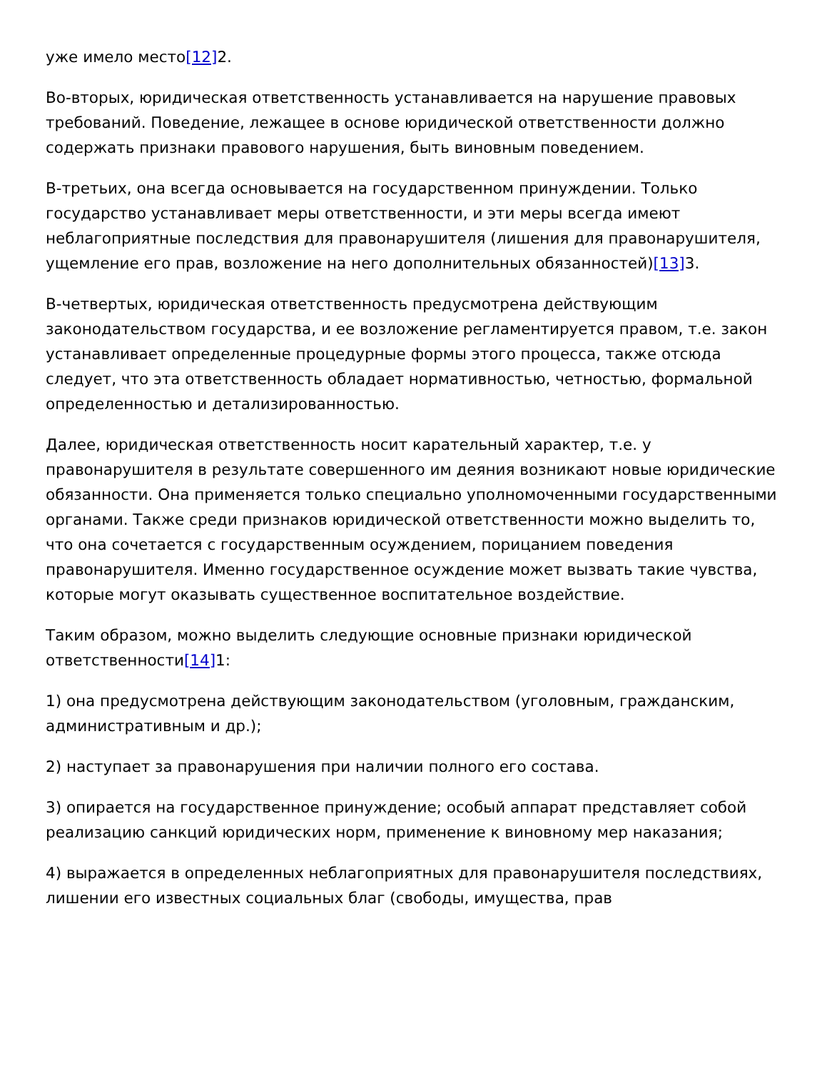уже имело место[12] 2.
Во-вторых, юридическая ответственность устанавливается на нарушение правовых требований. Поведение, лежащее в основе юридической ответственности должно содержать признаки правового нарушения, быть виновным поведением.
В-третьих, она всегда основывается на государственном принуждении. Только государство устанавливает меры ответственности, и эти меры всегда имеют неблагоприятные последствия для правонарушителя (лишения для правонарушителя, ущемление его прав, возложение на него дополнительных обязанностей)[13] 3.
В-четвертых, юридическая ответственность предусмотрена действующим законодательством государства, и ее возложение регламентируется правом, т.е. закон устанавливает определенные процедурные формы этого процесса, также отсюда следует, что эта ответственность обладает нормативностью, четностью, формальной определенностью и детализированностью.
Далее, юридическая ответственность носит карательный характер, т.е. у правонарушителя в результате совершенного им деяния возникают новые юридические обязанности. Она применяется только специально уполномоченными государственными органами. Также среди признаков юридической ответственности можно выделить то, что она сочетается с государственным осуждением, порицанием поведения правонарушителя. Именно государственное осуждение может вызвать такие чувства, которые могут оказывать существенное воспитательное воздействие.
Таким образом, можно выделить следующие основные признаки юридической ответственности[14] 1:
1) она предусмотрена действующим законодательством (уголовным, гражданским, административным и др.);
2) наступает за правонарушения при наличии полного его состава.
3) опирается на государственное принуждение; особый аппарат представляет собой реализацию санкций юридических норм, применение к виновному мер наказания;
4) выражается в определенных неблагоприятных для правонарушителя последствиях, лишении его известных социальных благ (свободы, имущества, прав